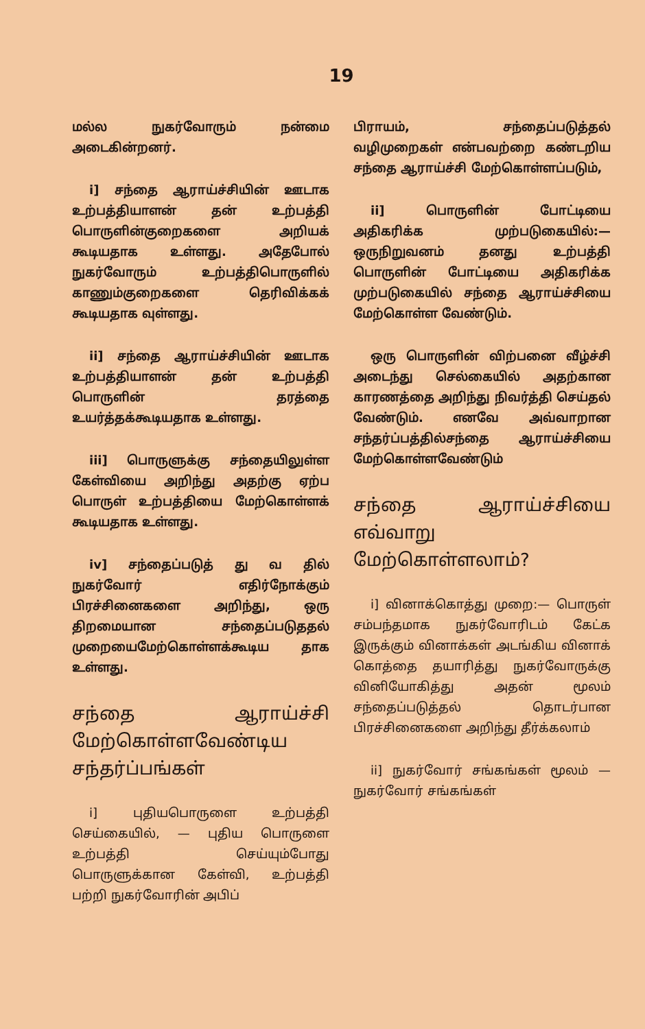19
மல்ல நுகர்வோரும் நன்மை அடைகின்றனர்.
i] சந்தை ஆராய்ச்சியின் ஊடாக உற்பத்தியாளன் தன் உற்பத்தி பொருளின்குறைகளை அறியக் கூடியதாக உள்ளது. அதேபோல் நுகர்வோரும் உற்பத்திபொருளில் காணும்குறைகளை தெரிவிக்கக் கூடியதாக வுள்ளது.
ii] சந்தை ஆராய்ச்சியின் ஊடாக உற்பத்தியாளன் தன் உற்பத்தி பொருளின் தரத்தை உயர்த்தக்கூடியதாக உள்ளது.
iii] பொருளுக்கு சந்தையிலுள்ள கேள்வியை அறிந்து அதற்கு ஏற்ப பொருள் உற்பத்தியை மேற்கொள்ளக் கூடியதாக உள்ளது.
iv] சந்தைப்படுத் து வ தில் நுகர்வோர் எதிர்நோக்கும் பிரச்சினைகளை அறிந்து, ஒரு திறமையான சந்தைப்படுததல் முறையைமேற்கொள்ளக்கூடிய தாக உள்ளது.
சந்தை ஆராய்ச்சி மேற்கொள்ளவேண்டிய சந்தர்ப்பங்கள்
i] புதியபொருளை உற்பத்தி செய்கையில், — புதிய பொருளை உற்பத்தி செய்யும்போது பொருளுக்கான கேள்வி, உற்பத்தி பற்றி நுகர்வோரின் அபிப்
பிராயம், சந்தைப்படுத்தல் வழிமுறைகள் என்பவற்றை கண்டறிய சந்தை ஆராய்ச்சி மேற்கொள்ளப்படும்,
ii] பொருளின் போட்டியை அதிகரிக்க முற்படுகையில்:— ஒருநிறுவனம் தனது உற்பத்தி பொருளின் போட்டியை அதிகரிக்க முற்படுகையில் சந்தை ஆராய்ச்சியை மேற்கொள்ள வேண்டும்.
ஒரு பொருளின் விற்பனை வீழ்ச்சி அடைந்து செல்கையில் அதற்கான காரணத்தை அறிந்து நிவர்த்தி செய்தல் வேண்டும். எனவே அவ்வாறான சந்தர்ப்பத்தில்சந்தை ஆராய்ச்சியை மேற்கொள்ளவேண்டும்
சந்தை ஆராய்ச்சியை எவ்வாறு மேற்கொள்ளலாம்?
i] வினாக்கொத்து முறை:— பொருள் சம்பந்தமாக நுகர்வோரிடம் கேட்க இருக்கும் வினாக்கள் அடங்கிய வினாக் கொத்தை தயாரித்து நுகர்வோருக்கு வினியோகித்து அதன் மூலம் சந்தைப்படுத்தல் தொடர்பான பிரச்சினைகளை அறிந்து தீர்க்கலாம்
ii] நுகர்வோர் சங்கங்கள் மூலம் — நுகர்வோர் சங்கங்கள்